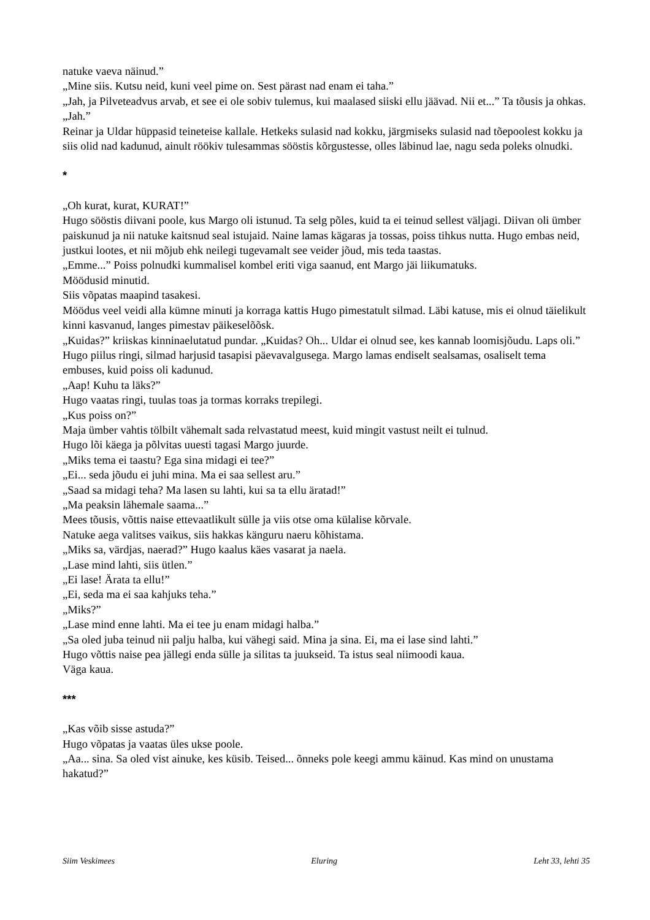natuke vaeva näinud.”
„Mine siis. Kutsu neid, kuni veel pime on. Sest pärast nad enam ei taha.”
„Jah, ja Pilveteadvus arvab, et see ei ole sobiv tulemus, kui maalased siiski ellu jäävad. Nii et...” Ta tõusis ja ohkas.
„Jah.”
Reinar ja Uldar hüppasid teineteise kallale. Hetkeks sulasid nad kokku, järgmiseks sulasid nad tõepoolest kokku ja siis olid nad kadunud, ainult röökiv tulesammas sööstis kõrgustesse, olles läbinud lae, nagu seda poleks olnudki.
*
„Oh kurat, kurat, KURAT!”
Hugo sööstis diivani poole, kus Margo oli istunud. Ta selg põles, kuid ta ei teinud sellest väljagi. Diivan oli ümber paiskunud ja nii natuke kaitsnud seal istujaid. Naine lamas kägaras ja tossas, poiss tihkus nutta. Hugo embas neid, justkui lootes, et nii mõjub ehk neilegi tugevamalt see veider jõud, mis teda taastas.
„Emme...” Poiss polnudki kummalisel kombel eriti viga saanud, ent Margo jäi liikumatuks.
Möödusid minutid.
Siis võpatas maapind tasakesi.
Möödus veel veidi alla kümne minuti ja korraga kattis Hugo pimestatult silmad. Läbi katuse, mis ei olnud täielikult kinni kasvanud, langes pimestav päikeselõõsk.
„Kuidas?” kriiskas kinninaelutatud pundar. „Kuidas? Oh... Uldar ei olnud see, kes kannab loomisjõudu. Laps oli.”
Hugo piilus ringi, silmad harjusid tasapisi päevavalgusega. Margo lamas endiselt sealsamas, osaliselt tema embuses, kuid poiss oli kadunud.
„Aap! Kuhu ta läks?”
Hugo vaatas ringi, tuulas toas ja tormas korraks trepilegi.
„Kus poiss on?”
Maja ümber vahtis tölbilt vähemalt sada relvastatud meest, kuid mingit vastust neilt ei tulnud.
Hugo lõi käega ja põlvitas uuesti tagasi Margo juurde.
„Miks tema ei taastu? Ega sina midagi ei tee?”
„Ei... seda jõudu ei juhi mina. Ma ei saa sellest aru.”
„Saad sa midagi teha? Ma lasen su lahti, kui sa ta ellu äratad!”
„Ma peaksin lähemale saama...”
Mees tõusis, võttis naise ettevaatlikult sülle ja viis otse oma külalise kõrvale.
Natuke aega valitses vaikus, siis hakkas känguru naeru kõhistama.
„Miks sa, värdjas, naerad?” Hugo kaalus käes vasarat ja naela.
„Lase mind lahti, siis ütlen.”
„Ei lase! Ärata ta ellu!”
„Ei, seda ma ei saa kahjuks teha.”
„Miks?”
„Lase mind enne lahti. Ma ei tee ju enam midagi halba.”
„Sa oled juba teinud nii palju halba, kui vähegi said. Mina ja sina. Ei, ma ei lase sind lahti.”
Hugo võttis naise pea jällegi enda sülle ja silitas ta juukseid. Ta istus seal niimoodi kaua.
Väga kaua.
***
„Kas võib sisse astuda?”
Hugo võpatas ja vaatas üles ukse poole.
„Aa... sina. Sa oled vist ainuke, kes küsib. Teised... õnneks pole keegi ammu käinud. Kas mind on unustama hakatud?”
Siim Veskimees Eluring Leht 33, lehti 35